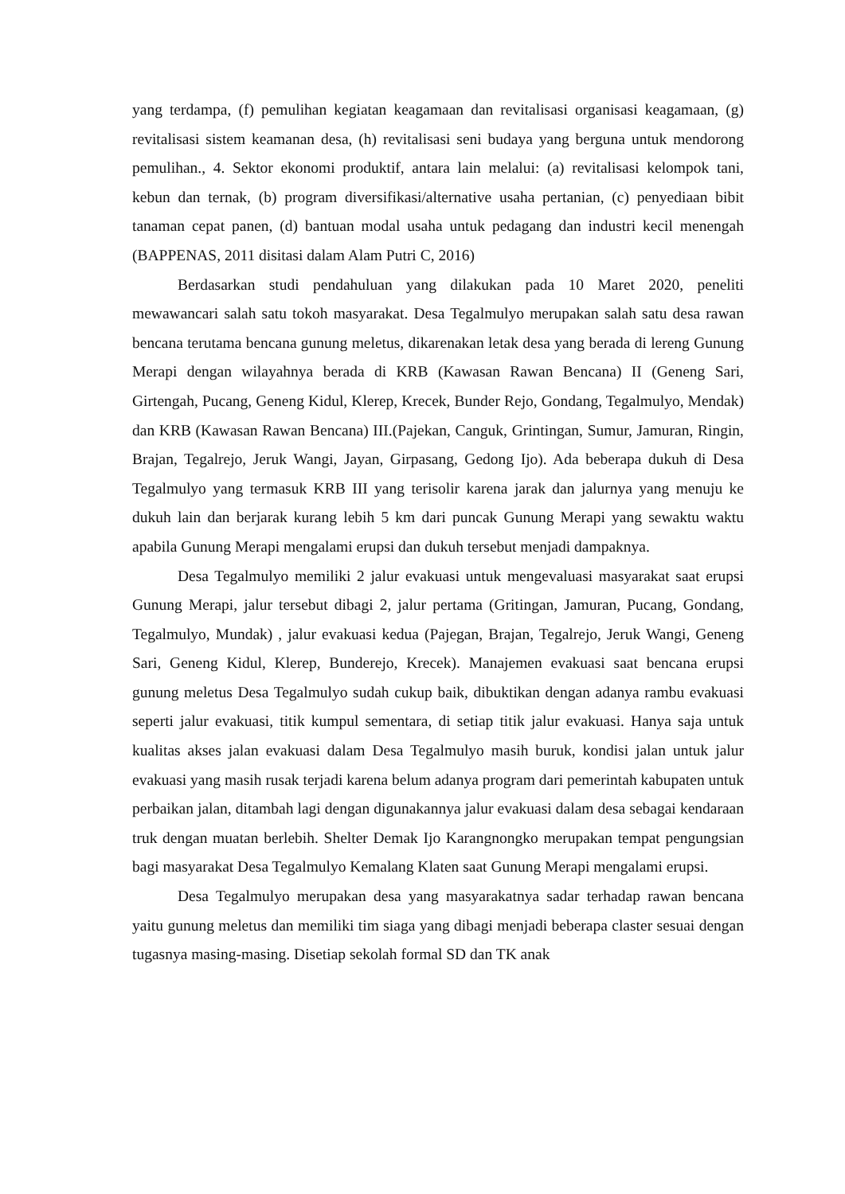yang terdampa, (f) pemulihan kegiatan keagamaan dan revitalisasi organisasi keagamaan, (g) revitalisasi sistem keamanan desa, (h) revitalisasi seni budaya yang berguna untuk mendorong pemulihan., 4. Sektor ekonomi produktif, antara lain melalui: (a) revitalisasi kelompok tani, kebun dan ternak, (b) program diversifikasi/alternative usaha pertanian, (c) penyediaan bibit tanaman cepat panen, (d) bantuan modal usaha untuk pedagang dan industri kecil menengah (BAPPENAS, 2011 disitasi dalam Alam Putri C, 2016)
Berdasarkan studi pendahuluan yang dilakukan pada 10 Maret 2020, peneliti mewawancari salah satu tokoh masyarakat. Desa Tegalmulyo merupakan salah satu desa rawan bencana terutama bencana gunung meletus, dikarenakan letak desa yang berada di lereng Gunung Merapi dengan wilayahnya berada di KRB (Kawasan Rawan Bencana) II (Geneng Sari, Girtengah, Pucang, Geneng Kidul, Klerep, Krecek, Bunder Rejo, Gondang, Tegalmulyo, Mendak) dan KRB (Kawasan Rawan Bencana) III.(Pajekan, Canguk, Grintingan, Sumur, Jamuran, Ringin, Brajan, Tegalrejo, Jeruk Wangi, Jayan, Girpasang, Gedong Ijo). Ada beberapa dukuh di Desa Tegalmulyo yang termasuk KRB III yang terisolir karena jarak dan jalurnya yang menuju ke dukuh lain dan berjarak kurang lebih 5 km dari puncak Gunung Merapi yang sewaktu waktu apabila Gunung Merapi mengalami erupsi dan dukuh tersebut menjadi dampaknya.
Desa Tegalmulyo memiliki 2 jalur evakuasi untuk mengevaluasi masyarakat saat erupsi Gunung Merapi, jalur tersebut dibagi 2, jalur pertama (Gritingan, Jamuran, Pucang, Gondang, Tegalmulyo, Mundak) , jalur evakuasi kedua (Pajegan, Brajan, Tegalrejo, Jeruk Wangi, Geneng Sari, Geneng Kidul, Klerep, Bunderejo, Krecek). Manajemen evakuasi saat bencana erupsi gunung meletus Desa Tegalmulyo sudah cukup baik, dibuktikan dengan adanya rambu evakuasi seperti jalur evakuasi, titik kumpul sementara, di setiap titik jalur evakuasi. Hanya saja untuk kualitas akses jalan evakuasi dalam Desa Tegalmulyo masih buruk, kondisi jalan untuk jalur evakuasi yang masih rusak terjadi karena belum adanya program dari pemerintah kabupaten untuk perbaikan jalan, ditambah lagi dengan digunakannya jalur evakuasi dalam desa sebagai kendaraan truk dengan muatan berlebih. Shelter Demak Ijo Karangnongko merupakan tempat pengungsian bagi masyarakat Desa Tegalmulyo Kemalang Klaten saat Gunung Merapi mengalami erupsi.
Desa Tegalmulyo merupakan desa yang masyarakatnya sadar terhadap rawan bencana yaitu gunung meletus dan memiliki tim siaga yang dibagi menjadi beberapa claster sesuai dengan tugasnya masing-masing. Disetiap sekolah formal SD dan TK anak